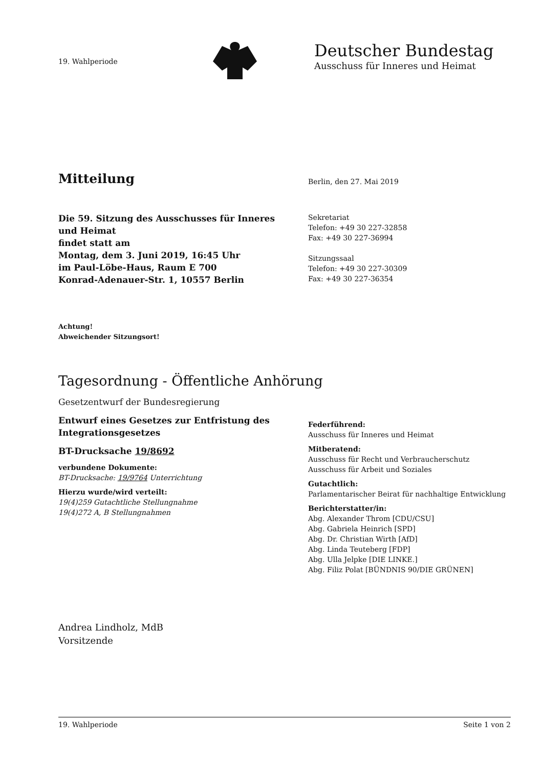19. Wahlperiode
Deutscher Bundestag
Ausschuss für Inneres und Heimat
Mitteilung
Berlin, den 27. Mai 2019
Die 59. Sitzung des Ausschusses für Inneres und Heimat
findet statt am
Montag, dem 3. Juni 2019, 16:45 Uhr
im Paul-Löbe-Haus, Raum E 700
Konrad-Adenauer-Str. 1, 10557 Berlin
Sekretariat
Telefon: +49 30 227-32858
Fax: +49 30 227-36994
Sitzungssaal
Telefon: +49 30 227-30309
Fax: +49 30 227-36354
Achtung!
Abweichender Sitzungsort!
Tagesordnung - Öffentliche Anhörung
Gesetzentwurf der Bundesregierung
Entwurf eines Gesetzes zur Entfristung des Integrationsgesetzes
BT-Drucksache 19/8692
verbundene Dokumente:
BT-Drucksache: 19/9764 Unterrichtung
Hierzu wurde/wird verteilt:
19(4)259 Gutachtliche Stellungnahme
19(4)272 A, B Stellungnahmen
Federführend:
Ausschuss für Inneres und Heimat
Mitberatend:
Ausschuss für Recht und Verbraucherschutz
Ausschuss für Arbeit und Soziales
Gutachtlich:
Parlamentarischer Beirat für nachhaltige Entwicklung
Berichterstatter/in:
Abg. Alexander Throm [CDU/CSU]
Abg. Gabriela Heinrich [SPD]
Abg. Dr. Christian Wirth [AfD]
Abg. Linda Teuteberg [FDP]
Abg. Ulla Jelpke [DIE LINKE.]
Abg. Filiz Polat [BÜNDNIS 90/DIE GRÜNEN]
Andrea Lindholz, MdB
Vorsitzende
19. Wahlperiode Seite 1 von 2